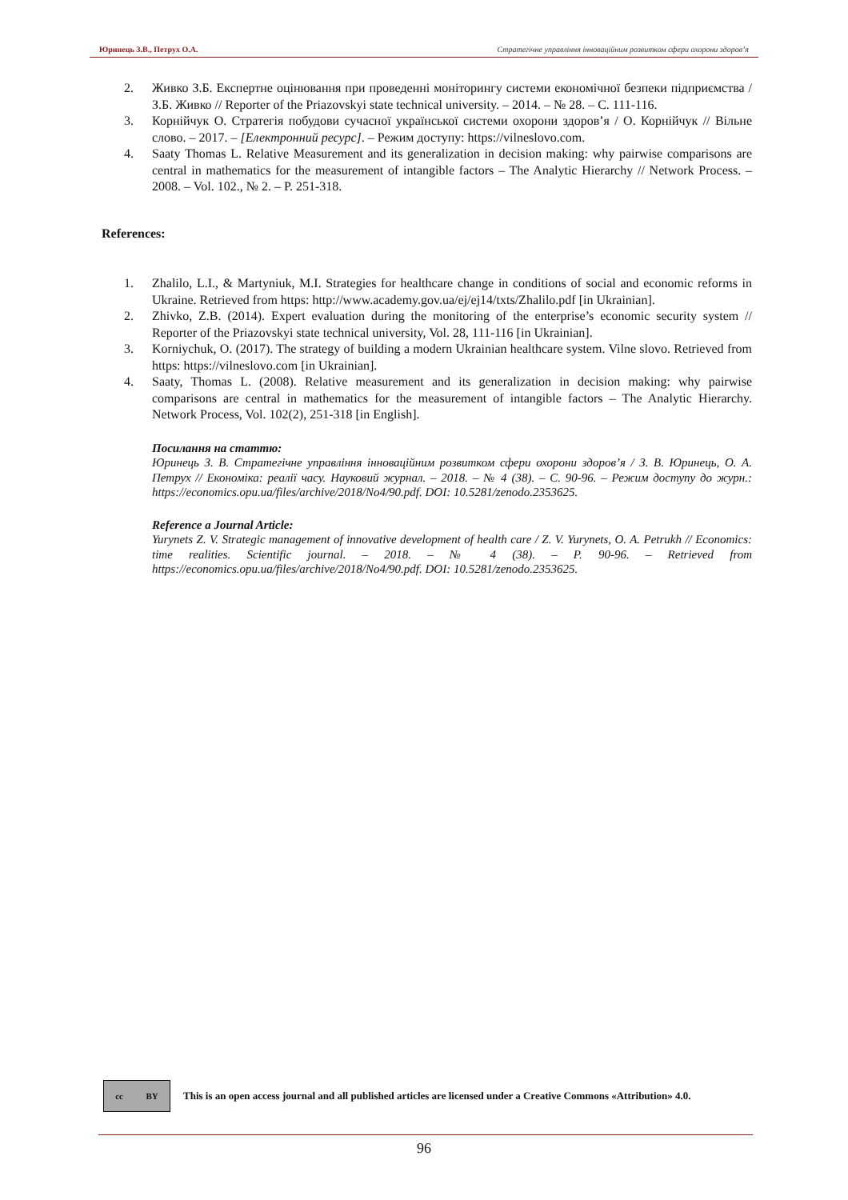Юринець З.В., Петрух О.А. Стратегічне управління інноваційним розвитком сфери охорони здоров’я
2. Живко З.Б. Експертне оцінювання при проведенні моніторингу системи економічної безпеки підприємства / З.Б. Живко // Reporter of the Priazovskyi state technical university. – 2014. – № 28. – С. 111-116.
3. Корнійчук О. Стратегія побудови сучасної української системи охорони здоров’я / О. Корнійчук // Вільне слово. – 2017. – [Електронний ресурс]. – Режим доступу: https://vilneslovo.com.
4. Saaty Thomas L. Relative Measurement and its generalization in decision making: why pairwise comparisons are central in mathematics for the measurement of intangible factors – The Analytic Hierarchy // Network Process. – 2008. – Vol. 102., № 2. – P. 251-318.
References:
1. Zhalilo, L.I., & Martyniuk, M.I. Strategies for healthcare change in conditions of social and economic reforms in Ukraine. Retrieved from https: http://www.academy.gov.ua/ej/ej14/txts/Zhalilo.pdf [in Ukrainian].
2. Zhivko, Z.B. (2014). Expert evaluation during the monitoring of the enterprise’s economic security system // Reporter of the Priazovskyi state technical university, Vol. 28, 111-116 [in Ukrainian].
3. Korniychuk, O. (2017). The strategy of building a modern Ukrainian healthcare system. Vilne slovo. Retrieved from https: https://vilneslovo.com [in Ukrainian].
4. Saaty, Thomas L. (2008). Relative measurement and its generalization in decision making: why pairwise comparisons are central in mathematics for the measurement of intangible factors – The Analytic Hierarchy. Network Process, Vol. 102(2), 251-318 [in English].
Посилання на статтю:
Юринець З. В. Стратегічне управління інноваційним розвитком сфери охорони здоров’я / З. В. Юринець, О. А. Петрух // Економіка: реалії часу. Науковий журнал. – 2018. – № 4 (38). – С. 90-96. – Режим доступу до журн.: https://economics.opu.ua/files/archive/2018/No4/90.pdf. DOI: 10.5281/zenodo.2353625.
Reference a Journal Article:
Yurynets Z. V. Strategic management of innovative development of health care / Z. V. Yurynets, O. A. Petrukh // Economics: time realities. Scientific journal. – 2018. – № 4 (38). – P. 90-96. – Retrieved from https://economics.opu.ua/files/archive/2018/No4/90.pdf. DOI: 10.5281/zenodo.2353625.
cc BY
This is an open access journal and all published articles are licensed under a Creative Commons «Attribution» 4.0.
96